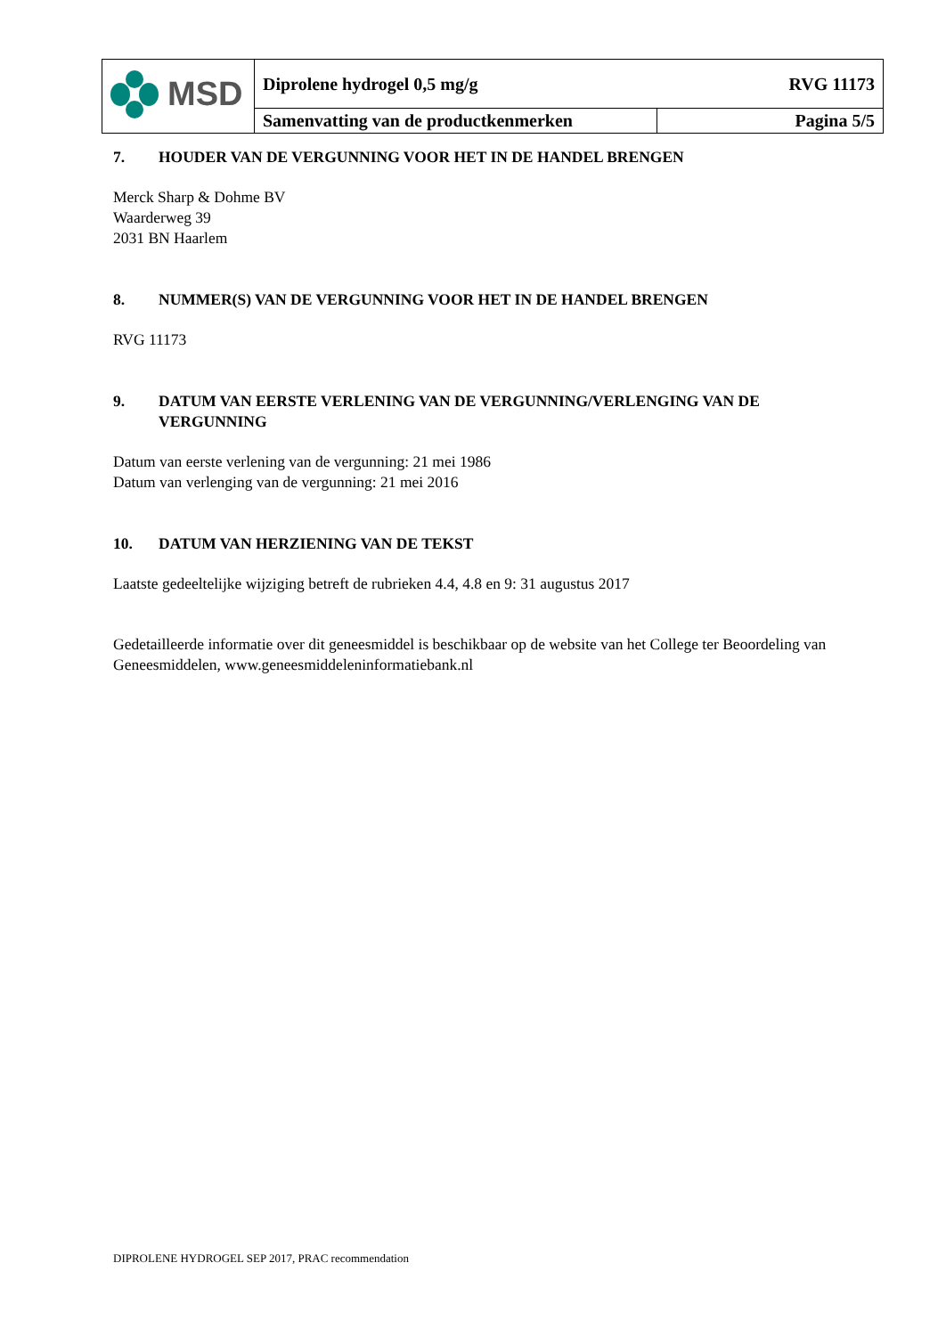| MSD | Diprolene hydrogel 0,5 mg/g | RVG 11173 |
| | Samenvatting van de productkenmerken | Pagina 5/5 |
7. HOUDER VAN DE VERGUNNING VOOR HET IN DE HANDEL BRENGEN
Merck Sharp & Dohme BV
Waarderweg 39
2031 BN Haarlem
8. NUMMER(S) VAN DE VERGUNNING VOOR HET IN DE HANDEL BRENGEN
RVG 11173
9. DATUM VAN EERSTE VERLENING VAN DE VERGUNNING/VERLENGING VAN DE VERGUNNING
Datum van eerste verlening van de vergunning: 21 mei 1986
Datum van verlenging van de vergunning: 21 mei 2016
10. DATUM VAN HERZIENING VAN DE TEKST
Laatste gedeeltelijke wijziging betreft de rubrieken 4.4, 4.8 en 9: 31 augustus 2017
Gedetailleerde informatie over dit geneesmiddel is beschikbaar op de website van het College ter Beoordeling van Geneesmiddelen, www.geneesmiddeleninformatiebank.nl
DIPROLENE HYDROGEL SEP 2017, PRAC recommendation